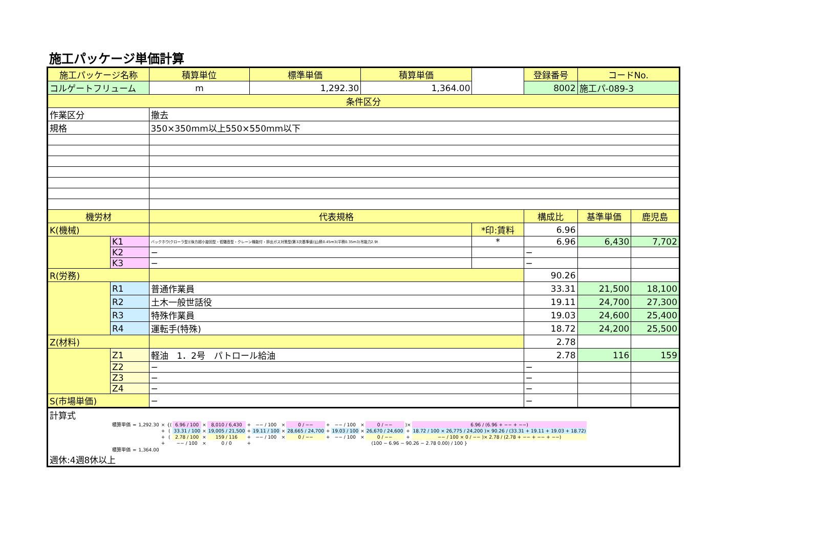施工パッケージ単価計算
| 施工パッケージ名称 | | 積算単位 | 標準単価 | 積算単価 | | 登録番号 | コードNo. | |
| --- | --- | --- | --- | --- | --- | --- | --- | --- |
| コルゲートフリューム | | m | 1,292.30 | 1,364.00 | | 8002 | 施工パ-089-3 | |
| 条件区分 | | | | | | | | |
| 作業区分 | | 撤去 | | | | | | |
| 規格 | | 350×350mm以上550×550mm以下 | | | | | | |
| 機労材 | | 代表規格 | | | | 構成比 | 基準単価 | 鹿児島 |
| K(機械) | | | | | *印:賃料 | 6.96 | | |
| | K1 | バックホウ(クローラ型)[後方超小旋回型・低騒音型・クレーン機能付・排出ガス対策型(第3次基準値)]山積0.45m3(平積0.35m3)吊能力2.9t | | | * | 6.96 | 6,430 | 7,702 |
| | K2 | − | | | | − | | |
| | K3 | − | | | | − | | |
| R(労務) | | | | | | 90.26 | | |
| | R1 | 普通作業員 | | | | 33.31 | 21,500 | 18,100 |
| | R2 | 土木一般世話役 | | | | 19.11 | 24,700 | 27,300 |
| | R3 | 特殊作業員 | | | | 19.03 | 24,600 | 25,400 |
| | R4 | 運転手(特殊) | | | | 18.72 | 24,200 | 25,500 |
| Z(材料) | | | | | | 2.78 | | |
| | Z1 | 軽油 1．2号 パトロール給油 | | | | 2.78 | 116 | 159 |
| | Z2 | − | | | | − | | |
| | Z3 | − | | | | − | | |
| | Z4 | − | | | | − | | |
| S(市場単価) | | − | | | | − | | |
| 計算式 / 積算単価 / = / 1,292.30 / × / {( / 6.96 / 100 / × / 8,010 / 6,430 / + / −− / 100 / × / 0 / −− / + / −− / 100 / × / 0 / −− / )× / 6.96 / (6.96 + −− + −−) / / / / / + / ( / 33.31 / 100 / × / 19,005 / 21,500 / + / 19.11 / 100 / × / 28,665 / 24,700 / + / 19.03 / 100 / × / 26,670 / 24,600 / + / 18.72 / 100 × 26,775 / 24,200 )× 90.26 / (33.31 + 19.11 + 19.03 + 18.72) / / / / / + / ( / 2.78 / 100 / × / 159 / 116 / + / −− / 100 / × / 0 / −− / + / −− / 100 / × / 0 / −− / + / −− / 100 × 0 / −− )× 2.78 / (2.78 + −− + −− + −−) / / / / / + / / −− / 100 / × / 0 / 0 / + / (100 − 6.96 − 90.26 − 2.78 0.00) / 100 } / / / / / / / / / / 積算単価 / = / 1,364.00 / / / / / / / / / / / / / / / / 週休:4週8休以上 | | | | | | | | |